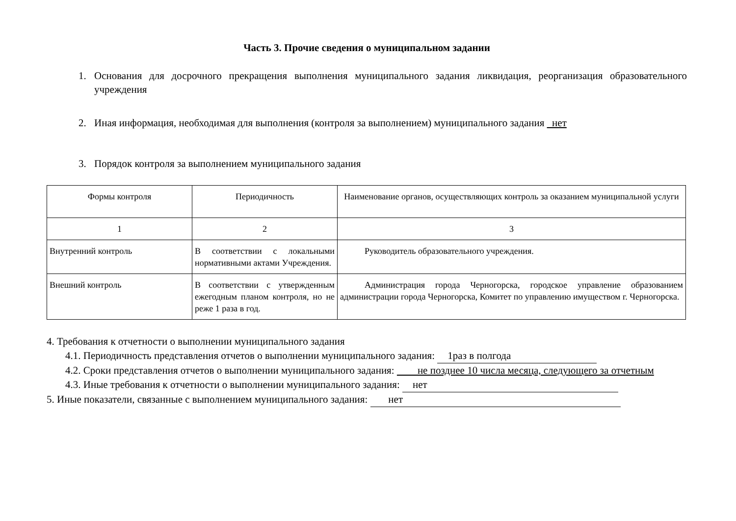Часть 3. Прочие сведения о муниципальном задании
1. Основания для досрочного прекращения выполнения муниципального задания ликвидация, реорганизация образовательного учреждения
2. Иная информация, необходимая для выполнения (контроля за выполнением) муниципального задания нет
3. Порядок контроля за выполнением муниципального задания
| Формы контроля | Периодичность | Наименование органов, осуществляющих контроль за оказанием муниципальной услуги |
| --- | --- | --- |
| 1 | 2 | 3 |
| Внутренний контроль | В соответствии с локальными нормативными актами Учреждения. | Руководитель образовательного учреждения. |
| Внешний контроль | В соответствии с утвержденным ежегодным планом контроля, но не реже 1 раза в год. | Администрация города Черногорска, городское управление образованием администрации города Черногорска, Комитет по управлению имуществом г. Черногорска. |
4. Требования к отчетности о выполнении муниципального задания
4.1. Периодичность представления отчетов о выполнении муниципального задания: 1раз в полгода
4.2. Сроки представления отчетов о выполнении муниципального задания: не позднее 10 числа месяца, следующего за отчетным
4.3. Иные требования к отчетности о выполнении муниципального задания: нет
5. Иные показатели, связанные с выполнением муниципального задания: нет